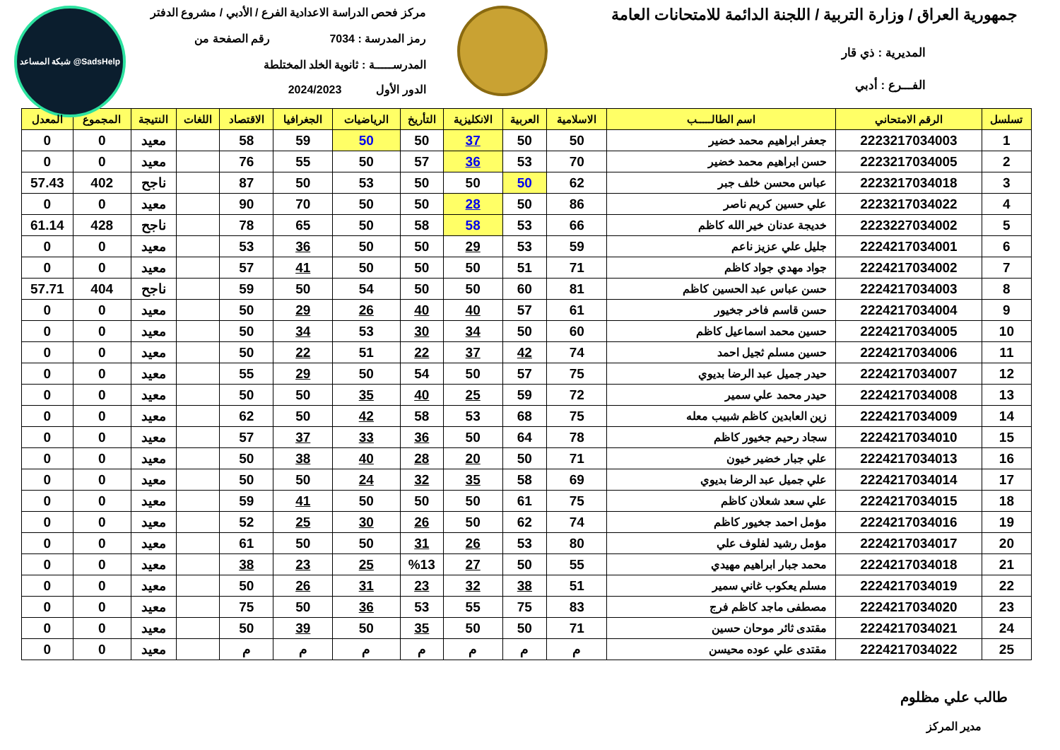جمهورية العراق / وزارة التربية / اللجنة الدائمة للامتحانات العامة
المديرية : ذي قار
الفـــرع : أدبي
مركز فحص الدراسة الاعدادية الفرع / الأدبي / مشروع الدفتر
رمز المدرسة : 7034 رقم الصفحة من
المدرســـــة : ثانوية الخلد المختلطة
الدور الأول 2024/2023
شبكة المساعد @SadsHelp
| تسلسل | الرقم الامتحاني | اسم الطالـــــب | الاسلامية | العربية | الانكليزية | التأريخ | الرياضيات | الجغرافيا | الاقتصاد | اللغات | النتيجة | المجموع | المعدل |
| --- | --- | --- | --- | --- | --- | --- | --- | --- | --- | --- | --- | --- | --- |
| 1 | 2223217034003 | جعفر ابراهيم محمد خضير | 50 | 50 | 37 | 50 | 50 | 59 | 58 | | معيد | 0 | 0 |
| 2 | 2223217034005 | حسن ابراهيم محمد خضير | 70 | 53 | 36 | 57 | 50 | 55 | 76 | | معيد | 0 | 0 |
| 3 | 2223217034018 | عباس محسن خلف جبر | 62 | 50 | 50 | 50 | 53 | 50 | 87 | | ناجح | 402 | 57.43 |
| 4 | 2223217034022 | علي حسين كريم ناصر | 86 | 50 | 28 | 50 | 50 | 70 | 90 | | معيد | 0 | 0 |
| 5 | 2223227034002 | خديجة عدنان خير الله كاظم | 66 | 53 | 58 | 58 | 50 | 65 | 78 | | ناجح | 428 | 61.14 |
| 6 | 2224217034001 | جليل علي عزيز ناعم | 59 | 53 | 29 | 50 | 50 | 36 | 53 | | معيد | 0 | 0 |
| 7 | 2224217034002 | جواد مهدي جواد كاظم | 71 | 51 | 50 | 50 | 50 | 41 | 57 | | معيد | 0 | 0 |
| 8 | 2224217034003 | حسن عباس عبد الحسين كاظم | 81 | 60 | 50 | 50 | 54 | 50 | 59 | | ناجح | 404 | 57.71 |
| 9 | 2224217034004 | حسن قاسم فاخر جخيور | 61 | 57 | 40 | 40 | 26 | 29 | 50 | | معيد | 0 | 0 |
| 10 | 2224217034005 | حسين محمد اسماعيل كاظم | 60 | 50 | 34 | 30 | 53 | 34 | 50 | | معيد | 0 | 0 |
| 11 | 2224217034006 | حسين مسلم ثجيل احمد | 74 | 42 | 37 | 22 | 51 | 22 | 50 | | معيد | 0 | 0 |
| 12 | 2224217034007 | حيدر جميل عبد الرضا بديوي | 75 | 57 | 50 | 54 | 50 | 29 | 55 | | معيد | 0 | 0 |
| 13 | 2224217034008 | حيدر محمد علي سمير | 72 | 59 | 25 | 40 | 35 | 50 | 50 | | معيد | 0 | 0 |
| 14 | 2224217034009 | زين العابدين كاظم شبيب معله | 75 | 68 | 53 | 58 | 42 | 50 | 62 | | معيد | 0 | 0 |
| 15 | 2224217034010 | سجاد رحيم جخيور كاظم | 78 | 64 | 50 | 36 | 33 | 37 | 57 | | معيد | 0 | 0 |
| 16 | 2224217034013 | علي جبار خضير خيون | 71 | 50 | 20 | 28 | 40 | 38 | 50 | | معيد | 0 | 0 |
| 17 | 2224217034014 | علي جميل عبد الرضا بديوي | 69 | 58 | 35 | 32 | 24 | 50 | 50 | | معيد | 0 | 0 |
| 18 | 2224217034015 | علي سعد شعلان كاظم | 75 | 61 | 50 | 50 | 50 | 41 | 59 | | معيد | 0 | 0 |
| 19 | 2224217034016 | مؤمل احمد جخيور كاظم | 74 | 62 | 50 | 26 | 30 | 25 | 52 | | معيد | 0 | 0 |
| 20 | 2224217034017 | مؤمل رشيد لفلوف علي | 80 | 53 | 26 | 31 | 50 | 50 | 61 | | معيد | 0 | 0 |
| 21 | 2224217034018 | محمد جبار ابراهيم مهيدي | 55 | 50 | 27 | %13 | 25 | 23 | 38 | | معيد | 0 | 0 |
| 22 | 2224217034019 | مسلم يعكوب غاني سمير | 51 | 38 | 32 | 23 | 31 | 26 | 50 | | معيد | 0 | 0 |
| 23 | 2224217034020 | مصطفى ماجد كاظم فرج | 83 | 75 | 55 | 53 | 36 | 50 | 75 | | معيد | 0 | 0 |
| 24 | 2224217034021 | مقتدى ثائر موحان حسين | 71 | 50 | 50 | 35 | 50 | 39 | 50 | | معيد | 0 | 0 |
| 25 | 2224217034022 | مقتدى علي عوده محيسن | م | م | م | م | م | م | م | | معيد | 0 | 0 |
طالب علي مظلوم
مدير المركز